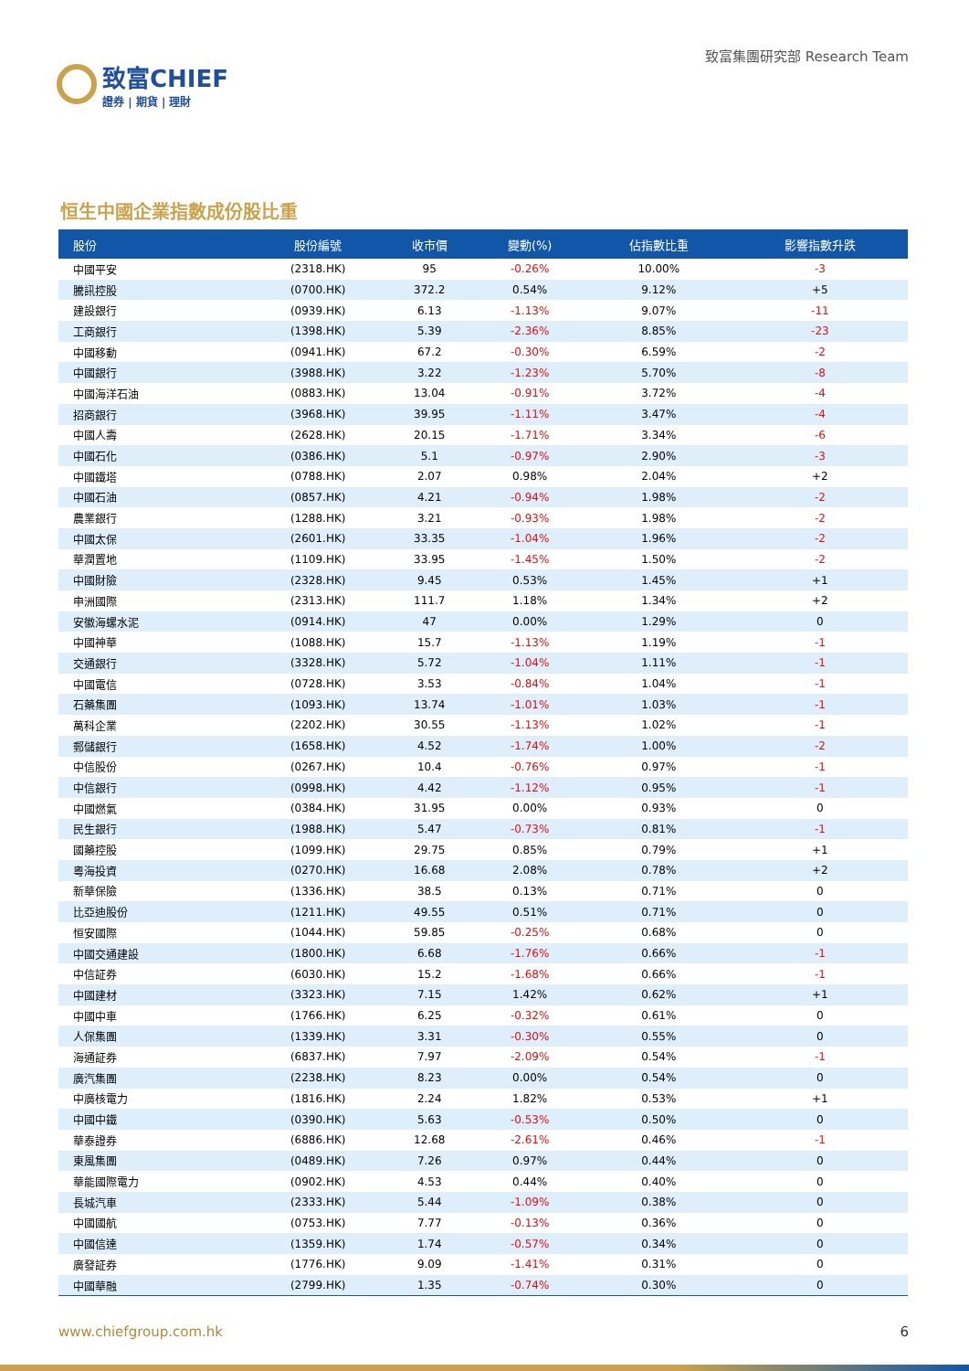致富CHIEF
證券 | 期貨 | 理財
致富集團研究部 Research Team
恒生中國企業指數成份股比重
| 股份 | 股份編號 | 收市價 | 變動(%) | 佔指數比重 | 影響指數升跌 |
| --- | --- | --- | --- | --- | --- |
| 中國平安 | (2318.HK) | 95 | -0.26% | 10.00% | -3 |
| 騰訊控股 | (0700.HK) | 372.2 | 0.54% | 9.12% | +5 |
| 建設銀行 | (0939.HK) | 6.13 | -1.13% | 9.07% | -11 |
| 工商銀行 | (1398.HK) | 5.39 | -2.36% | 8.85% | -23 |
| 中國移動 | (0941.HK) | 67.2 | -0.30% | 6.59% | -2 |
| 中國銀行 | (3988.HK) | 3.22 | -1.23% | 5.70% | -8 |
| 中國海洋石油 | (0883.HK) | 13.04 | -0.91% | 3.72% | -4 |
| 招商銀行 | (3968.HK) | 39.95 | -1.11% | 3.47% | -4 |
| 中國人壽 | (2628.HK) | 20.15 | -1.71% | 3.34% | -6 |
| 中國石化 | (0386.HK) | 5.1 | -0.97% | 2.90% | -3 |
| 中國鐵塔 | (0788.HK) | 2.07 | 0.98% | 2.04% | +2 |
| 中國石油 | (0857.HK) | 4.21 | -0.94% | 1.98% | -2 |
| 農業銀行 | (1288.HK) | 3.21 | -0.93% | 1.98% | -2 |
| 中國太保 | (2601.HK) | 33.35 | -1.04% | 1.96% | -2 |
| 華潤置地 | (1109.HK) | 33.95 | -1.45% | 1.50% | -2 |
| 中國財險 | (2328.HK) | 9.45 | 0.53% | 1.45% | +1 |
| 申洲國際 | (2313.HK) | 111.7 | 1.18% | 1.34% | +2 |
| 安徽海螺水泥 | (0914.HK) | 47 | 0.00% | 1.29% | 0 |
| 中國神華 | (1088.HK) | 15.7 | -1.13% | 1.19% | -1 |
| 交通銀行 | (3328.HK) | 5.72 | -1.04% | 1.11% | -1 |
| 中國電信 | (0728.HK) | 3.53 | -0.84% | 1.04% | -1 |
| 石藥集團 | (1093.HK) | 13.74 | -1.01% | 1.03% | -1 |
| 萬科企業 | (2202.HK) | 30.55 | -1.13% | 1.02% | -1 |
| 郵儲銀行 | (1658.HK) | 4.52 | -1.74% | 1.00% | -2 |
| 中信股份 | (0267.HK) | 10.4 | -0.76% | 0.97% | -1 |
| 中信銀行 | (0998.HK) | 4.42 | -1.12% | 0.95% | -1 |
| 中國燃氣 | (0384.HK) | 31.95 | 0.00% | 0.93% | 0 |
| 民生銀行 | (1988.HK) | 5.47 | -0.73% | 0.81% | -1 |
| 國藥控股 | (1099.HK) | 29.75 | 0.85% | 0.79% | +1 |
| 粵海投資 | (0270.HK) | 16.68 | 2.08% | 0.78% | +2 |
| 新華保險 | (1336.HK) | 38.5 | 0.13% | 0.71% | 0 |
| 比亞迪股份 | (1211.HK) | 49.55 | 0.51% | 0.71% | 0 |
| 恒安國際 | (1044.HK) | 59.85 | -0.25% | 0.68% | 0 |
| 中國交通建設 | (1800.HK) | 6.68 | -1.76% | 0.66% | -1 |
| 中信証券 | (6030.HK) | 15.2 | -1.68% | 0.66% | -1 |
| 中國建材 | (3323.HK) | 7.15 | 1.42% | 0.62% | +1 |
| 中國中車 | (1766.HK) | 6.25 | -0.32% | 0.61% | 0 |
| 人保集團 | (1339.HK) | 3.31 | -0.30% | 0.55% | 0 |
| 海通証券 | (6837.HK) | 7.97 | -2.09% | 0.54% | -1 |
| 廣汽集團 | (2238.HK) | 8.23 | 0.00% | 0.54% | 0 |
| 中廣核電力 | (1816.HK) | 2.24 | 1.82% | 0.53% | +1 |
| 中國中鐵 | (0390.HK) | 5.63 | -0.53% | 0.50% | 0 |
| 華泰證券 | (6886.HK) | 12.68 | -2.61% | 0.46% | -1 |
| 東風集團 | (0489.HK) | 7.26 | 0.97% | 0.44% | 0 |
| 華能國際電力 | (0902.HK) | 4.53 | 0.44% | 0.40% | 0 |
| 長城汽車 | (2333.HK) | 5.44 | -1.09% | 0.38% | 0 |
| 中國國航 | (0753.HK) | 7.77 | -0.13% | 0.36% | 0 |
| 中國信達 | (1359.HK) | 1.74 | -0.57% | 0.34% | 0 |
| 廣發証券 | (1776.HK) | 9.09 | -1.41% | 0.31% | 0 |
| 中國華融 | (2799.HK) | 1.35 | -0.74% | 0.30% | 0 |
www.chiefgroup.com.hk 6